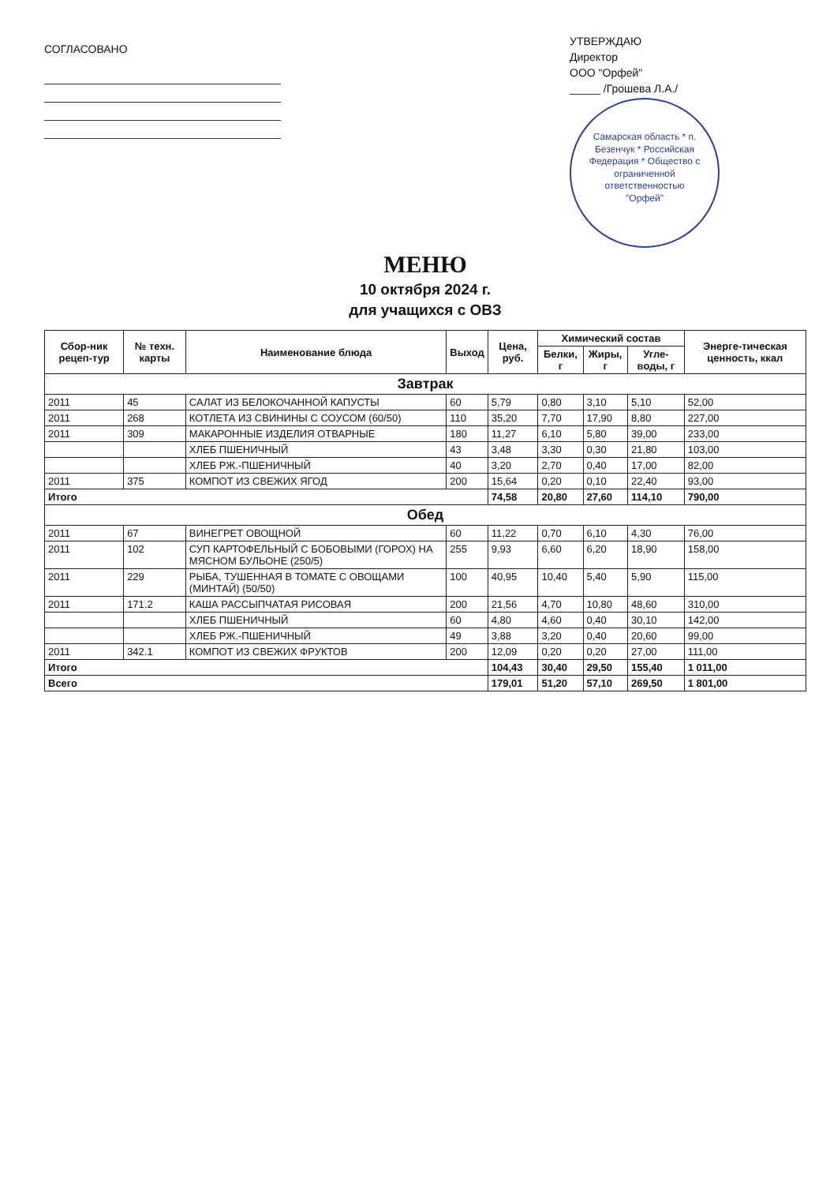СОГЛАСОВАНО
УТВЕРЖДАЮ
Директор
ООО "Орфей"
_____ /Грошева Л.А./
Самарская область * п. Безенчук * Российская Федерация * Общество с ограниченной ответственностью "Орфей"
МЕНЮ
10 октября 2024 г.
для учащихся с ОВЗ
| Сбор-ник рецеп-тур | № техн. карты | Наименование блюда | Выход | Цена, руб. | Химический состав | | | Энерге-тическая ценность, ккал |
| --- | --- | --- | --- | --- | --- | --- | --- | --- |
| | | | | | Белки, г | Жиры, г | Угле-воды, г | |
| Завтрак | | | | | | | | |
| 2011 | 45 | САЛАТ ИЗ БЕЛОКОЧАННОЙ КАПУСТЫ | 60 | 5,79 | 0,80 | 3,10 | 5,10 | 52,00 |
| 2011 | 268 | КОТЛЕТА ИЗ СВИНИНЫ С СОУСОМ (60/50) | 110 | 35,20 | 7,70 | 17,90 | 8,80 | 227,00 |
| 2011 | 309 | МАКАРОННЫЕ ИЗДЕЛИЯ ОТВАРНЫЕ | 180 | 11,27 | 6,10 | 5,80 | 39,00 | 233,00 |
| | | ХЛЕБ ПШЕНИЧНЫЙ | 43 | 3,48 | 3,30 | 0,30 | 21,80 | 103,00 |
| | | ХЛЕБ РЖ.-ПШЕНИЧНЫЙ | 40 | 3,20 | 2,70 | 0,40 | 17,00 | 82,00 |
| 2011 | 375 | КОМПОТ ИЗ СВЕЖИХ ЯГОД | 200 | 15,64 | 0,20 | 0,10 | 22,40 | 93,00 |
| Итого | | | | 74,58 | 20,80 | 27,60 | 114,10 | 790,00 |
| Обед | | | | | | | | |
| 2011 | 67 | ВИНЕГРЕТ ОВОЩНОЙ | 60 | 11,22 | 0,70 | 6,10 | 4,30 | 76,00 |
| 2011 | 102 | СУП КАРТОФЕЛЬНЫЙ С БОБОВЫМИ (ГОРОХ) НА МЯСНОМ БУЛЬОНЕ (250/5) | 255 | 9,93 | 6,60 | 6,20 | 18,90 | 158,00 |
| 2011 | 229 | РЫБА, ТУШЕННАЯ В ТОМАТЕ С ОВОЩАМИ (МИНТАЙ) (50/50) | 100 | 40,95 | 10,40 | 5,40 | 5,90 | 115,00 |
| 2011 | 171.2 | КАША РАССЫПЧАТАЯ РИСОВАЯ | 200 | 21,56 | 4,70 | 10,80 | 48,60 | 310,00 |
| | | ХЛЕБ ПШЕНИЧНЫЙ | 60 | 4,80 | 4,60 | 0,40 | 30,10 | 142,00 |
| | | ХЛЕБ РЖ.-ПШЕНИЧНЫЙ | 49 | 3,88 | 3,20 | 0,40 | 20,60 | 99,00 |
| 2011 | 342.1 | КОМПОТ ИЗ СВЕЖИХ ФРУКТОВ | 200 | 12,09 | 0,20 | 0,20 | 27,00 | 111,00 |
| Итого | | | | 104,43 | 30,40 | 29,50 | 155,40 | 1 011,00 |
| Всего | | | | 179,01 | 51,20 | 57,10 | 269,50 | 1 801,00 |